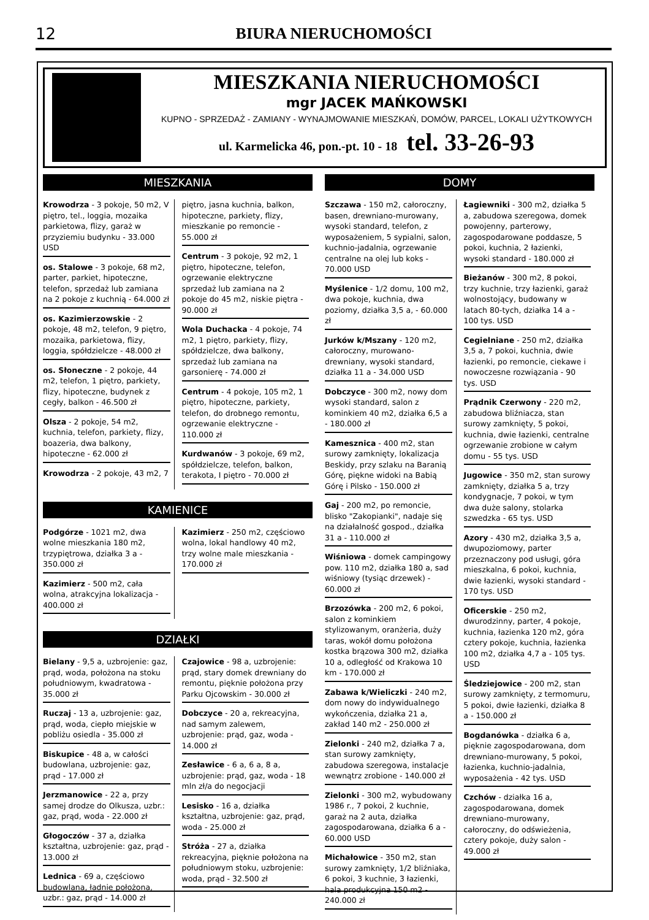12
BIURA NIERUCHOMOŚCI
MIESZKANIA NIERUCHOMOŚCI
mgr JACEK MAŃKOWSKI
KUPNO - SPRZEDAŻ - ZAMIANY - WYNAJMOWANIE MIESZKAŃ, DOMÓW, PARCEL, LOKALI UŻYTKOWYCH
ul. Karmelicka 46, pon.-pt. 10 - 18 tel. 33-26-93
MIESZKANIA
Krowodrza - 3 pokoje, 50 m2, V piętro, tel., loggia, mozaika parkietowa, flizy, garaż w przyziemiu budynku - 33.000 USD
os. Stalowe - 3 pokoje, 68 m2, parter, parkiet, hipoteczne, telefon, sprzedaż lub zamiana na 2 pokoje z kuchnią - 64.000 zł
os. Kazimierzowskie - 2 pokoje, 48 m2, telefon, 9 piętro, mozaika, parkietowa, flizy, loggia, spółdzielcze - 48.000 zł
os. Słoneczne - 2 pokoje, 44 m2, telefon, 1 piętro, parkiety, flizy, hipoteczne, budynek z cegły, balkon - 46.500 zł
Olsza - 2 pokoje, 54 m2, kuchnia, telefon, parkiety, flizy, boazeria, dwa balkony, hipoteczne - 62.000 zł
Krowodrza - 2 pokoje, 43 m2, 7
piętro, jasna kuchnia, balkon, hipoteczne, parkiety, flizy, mieszkanie po remoncie - 55.000 zł
Centrum - 3 pokoje, 92 m2, 1 piętro, hipoteczne, telefon, ogrzewanie elektryczne sprzedaż lub zamiana na 2 pokoje do 45 m2, niskie piętra - 90.000 zł
Wola Duchacka - 4 pokoje, 74 m2, 1 piętro, parkiety, flizy, spółdzielcze, dwa balkony, sprzedaż lub zamiana na garsonierę - 74.000 zł
Centrum - 4 pokoje, 105 m2, 1 piętro, hipoteczne, parkiety, telefon, do drobnego remontu, ogrzewanie elektryczne - 110.000 zł
Kurdwanów - 3 pokoje, 69 m2, spółdzielcze, telefon, balkon, terakota, I piętro - 70.000 zł
KAMIENICE
Podgórze - 1021 m2, dwa wolne mieszkania 180 m2, trzypiętrowa, działka 3 a - 350.000 zł
Kazimierz - 500 m2, cała wolna, atrakcyjna lokalizacja - 400.000 zł
Kazimierz - 250 m2, częściowo wolna, lokal handlowy 40 m2, trzy wolne male mieszkania - 170.000 zł
DZIAŁKI
Bielany - 9,5 a, uzbrojenie: gaz, prąd, woda, położona na stoku południowym, kwadratowa - 35.000 zł
Ruczaj - 13 a, uzbrojenie: gaz, prąd, woda, ciepło miejskie w pobliżu osiedla - 35.000 zł
Biskupice - 48 a, w całości budowlana, uzbrojenie: gaz, prąd - 17.000 zł
Jerzmanowice - 22 a, przy samej drodze do Olkusza, uzbr.: gaz, prąd, woda - 22.000 zł
Głogoczów - 37 a, działka kształtna, uzbrojenie: gaz, prąd - 13.000 zł
Lednica - 69 a, częściowo budowlana, ładnie położona, uzbr.: gaz, prąd - 14.000 zł
Czajowice - 98 a, uzbrojenie: prąd, stary domek drewniany do remontu, pięknie położona przy Parku Ojcowskim - 30.000 zł
Dobczyce - 20 a, rekreacyjna, nad samym zalewem, uzbrojenie: prąd, gaz, woda - 14.000 zł
Zesławice - 6 a, 6 a, 8 a, uzbrojenie: prąd, gaz, woda - 18 mln zł/a do negocjacji
Lesisko - 16 a, działka kształtna, uzbrojenie: gaz, prąd, woda - 25.000 zł
Stróża - 27 a, działka rekreacyjna, pięknie położona na południowym stoku, uzbrojenie: woda, prąd - 32.500 zł
DOMY
Szczawa - 150 m2, całoroczny, basen, drewniano-murowany, wysoki standard, telefon, z wyposażeniem, 5 sypialni, salon, kuchnio-jadalnia, ogrzewanie centralne na olej lub koks - 70.000 USD
Myślenice - 1/2 domu, 100 m2, dwa pokoje, kuchnia, dwa poziomy, działka 3,5 a, - 60.000 zł
Jurków k/Mszany - 120 m2, całoroczny, murowano-drewniany, wysoki standard, działka 11 a - 34.000 USD
Dobczyce - 300 m2, nowy dom wysoki standard, salon z kominkiem 40 m2, działka 6,5 a - 180.000 zł
Kamesznica - 400 m2, stan surowy zamknięty, lokalizacja Beskidy, przy szlaku na Baranią Górę, piękne widoki na Babią Górę i Pilsko - 150.000 zł
Gaj - 200 m2, po remoncie, blisko "Zakopianki", nadaje się na działalność gospod., działka 31 a - 110.000 zł
Wiśniowa - domek campingowy pow. 110 m2, działka 180 a, sad wiśniowy (tysiąc drzewek) - 60.000 zł
Brzozówka - 200 m2, 6 pokoi, salon z kominkiem stylizowanym, oranżeria, duży taras, wokół domu położona kostka brązowa 300 m2, działka 10 a, odległość od Krakowa 10 km - 170.000 zł
Zabawa k/Wieliczki - 240 m2, dom nowy do indywidualnego wykończenia, działka 21 a, zakład 140 m2 - 250.000 zł
Zielonki - 240 m2, działka 7 a, stan surowy zamknięty, zabudowa szeregowa, instalacje wewnątrz zrobione - 140.000 zł
Zielonki - 300 m2, wybudowany 1986 r., 7 pokoi, 2 kuchnie, garaż na 2 auta, działka zagospodarowana, działka 6 a - 60.000 USD
Michałowice - 350 m2, stan surowy zamknięty, 1/2 bliźniaka, 6 pokoi, 3 kuchnie, 3 łazienki, hala produkcyjna 150 m2 - 240.000 zł
Łagiewniki - 300 m2, działka 5 a, zabudowa szeregowa, domek powojenny, parterowy, zagospodarowane poddasze, 5 pokoi, kuchnia, 2 łazienki, wysoki standard - 180.000 zł
Bieżanów - 300 m2, 8 pokoi, trzy kuchnie, trzy łazienki, garaż wolnostojący, budowany w latach 80-tych, działka 14 a - 100 tys. USD
Cegielniane - 250 m2, działka 3,5 a, 7 pokoi, kuchnia, dwie łazienki, po remoncie, ciekawe i nowoczesne rozwiązania - 90 tys. USD
Prądnik Czerwony - 220 m2, zabudowa bliźniacza, stan surowy zamknięty, 5 pokoi, kuchnia, dwie łazienki, centralne ogrzewanie zrobione w całym domu - 55 tys. USD
Jugowice - 350 m2, stan surowy zamknięty, działka 5 a, trzy kondygnacje, 7 pokoi, w tym dwa duże salony, stolarka szwedzka - 65 tys. USD
Azory - 430 m2, działka 3,5 a, dwupoziomowy, parter przeznaczony pod usługi, góra mieszkalna, 6 pokoi, kuchnia, dwie łazienki, wysoki standard - 170 tys. USD
Oficerskie - 250 m2, dwurodzinny, parter, 4 pokoje, kuchnia, łazienka 120 m2, góra cztery pokoje, kuchnia, łazienka 100 m2, działka 4,7 a - 105 tys. USD
Śledziejowice - 200 m2, stan surowy zamknięty, z termomuru, 5 pokoi, dwie łazienki, działka 8 a - 150.000 zł
Bogdanówka - działka 6 a, pięknie zagospodarowana, dom drewniano-murowany, 5 pokoi, łazienka, kuchnio-jadalnia, wyposażenia - 42 tys. USD
Czchów - działka 16 a, zagospodarowana, domek drewniano-murowany, całoroczny, do odświeżenia, cztery pokoje, duży salon - 49.000 zł